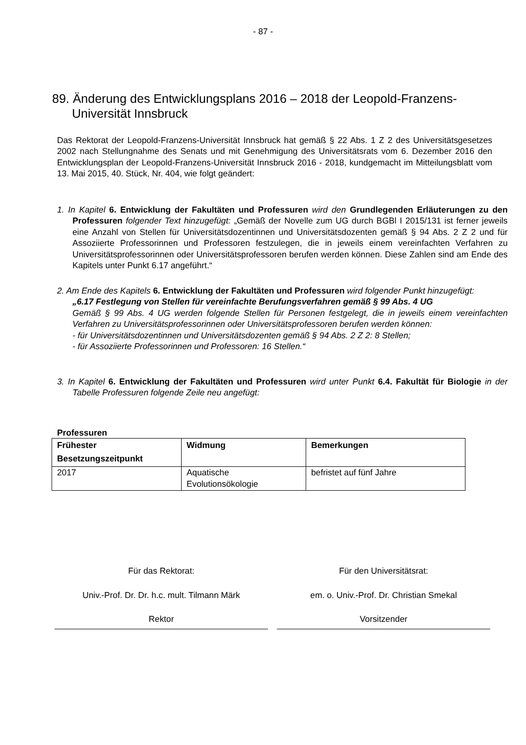- 87 -
89. Änderung des Entwicklungsplans 2016 – 2018 der Leopold-Franzens-Universität Innsbruck
Das Rektorat der Leopold-Franzens-Universität Innsbruck hat gemäß § 22 Abs. 1 Z 2 des Universitätsgesetzes 2002 nach Stellungnahme des Senats und mit Genehmigung des Universitätsrats vom 6. Dezember 2016 den Entwicklungsplan der Leopold-Franzens-Universität Innsbruck 2016 - 2018, kundgemacht im Mitteilungsblatt vom 13. Mai 2015, 40. Stück, Nr. 404, wie folgt geändert:
1. In Kapitel 6. Entwicklung der Fakultäten und Professuren wird den Grundlegenden Erläuterungen zu den Professuren folgender Text hinzugefügt: „Gemäß der Novelle zum UG durch BGBl I 2015/131 ist ferner jeweils eine Anzahl von Stellen für Universitätsdozentinnen und Universitätsdozenten gemäß § 94 Abs. 2 Z 2 und für Assoziierte Professorinnen und Professoren festzulegen, die in jeweils einem vereinfachten Verfahren zu Universitätsprofessorinnen oder Universitätsprofessoren berufen werden können. Diese Zahlen sind am Ende des Kapitels unter Punkt 6.17 angeführt.“
2. Am Ende des Kapitels 6. Entwicklung der Fakultäten und Professuren wird folgender Punkt hinzugefügt:
„6.17 Festlegung von Stellen für vereinfachte Berufungsverfahren gemäß § 99 Abs. 4 UG
Gemäß § 99 Abs. 4 UG werden folgende Stellen für Personen festgelegt, die in jeweils einem vereinfachten Verfahren zu Universitätsprofessorinnen oder Universitätsprofessoren berufen werden können:
- für Universitätsdozentinnen und Universitätsdozenten gemäß § 94 Abs. 2 Z 2: 8 Stellen;
- für Assoziierte Professorinnen und Professoren: 16 Stellen.“
3. In Kapitel 6. Entwicklung der Fakultäten und Professuren wird unter Punkt 6.4. Fakultät für Biologie in der Tabelle Professuren folgende Zeile neu angefügt:
Professuren
| Frühester Besetzungszeitpunkt | Widmung | Bemerkungen |
| --- | --- | --- |
| 2017 | Aquatische Evolutionsökologie | befristet auf fünf Jahre |
Für das Rektorat:
Univ.-Prof. Dr. Dr. h.c. mult. Tilmann Märk
Rektor
Für den Universitätsrat:
em. o. Univ.-Prof. Dr. Christian Smekal
Vorsitzender